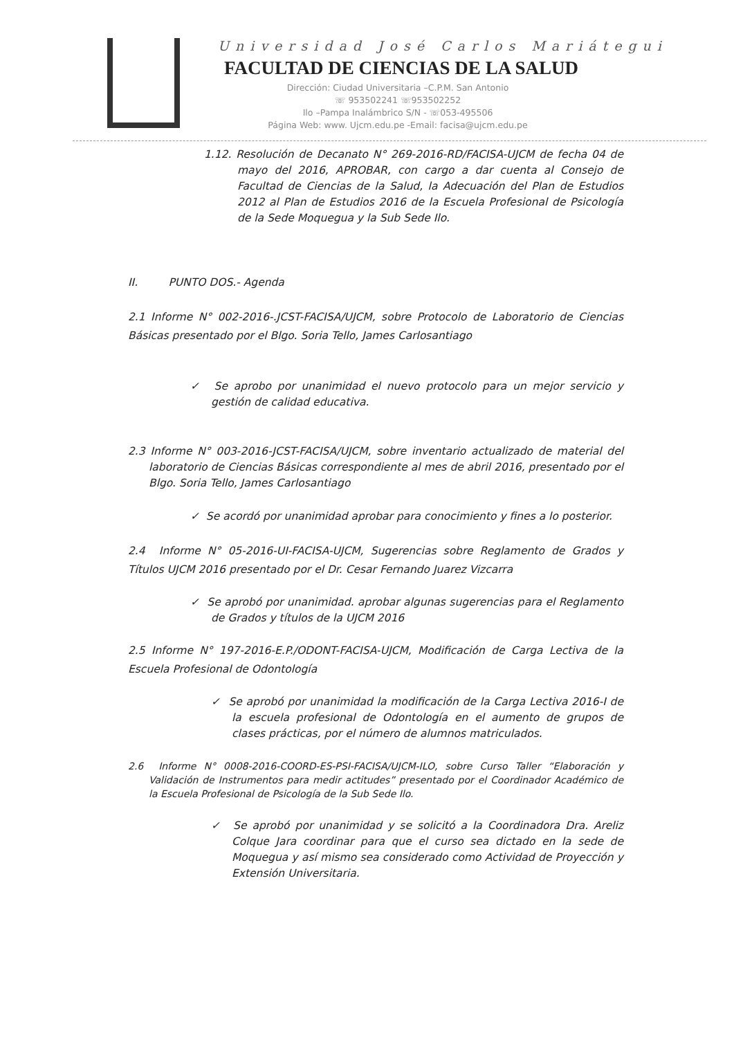Universidad José Carlos Mariátegui
FACULTAD DE CIENCIAS DE LA SALUD
Dirección: Ciudad Universitaria –C.P.M. San Antonio
☏ 953502241 ☏953502252
Ilo –Pampa Inalámbrico S/N - ☏053-495506
Página Web: www. Ujcm.edu.pe -Email: facisa@ujcm.edu.pe
1.12. Resolución de Decanato N° 269-2016-RD/FACISA-UJCM de fecha 04 de mayo del 2016, APROBAR, con cargo a dar cuenta al Consejo de Facultad de Ciencias de la Salud, la Adecuación del Plan de Estudios 2012 al Plan de Estudios 2016 de la Escuela Profesional de Psicología de la Sede Moquegua y la Sub Sede Ilo.
II. PUNTO DOS.- Agenda
2.1 Informe N° 002-2016-.JCST-FACISA/UJCM, sobre Protocolo de Laboratorio de Ciencias Básicas presentado por el Blgo. Soria Tello, James Carlosantiago
✓ Se aprobo por unanimidad el nuevo protocolo para un mejor servicio y gestión de calidad educativa.
2.3 Informe N° 003-2016-JCST-FACISA/UJCM, sobre inventario actualizado de material del laboratorio de Ciencias Básicas correspondiente al mes de abril 2016, presentado por el Blgo. Soria Tello, James Carlosantiago
✓ Se acordó por unanimidad aprobar para conocimiento y fines a lo posterior.
2.4 Informe N° 05-2016-UI-FACISA-UJCM, Sugerencias sobre Reglamento de Grados y Títulos UJCM 2016 presentado por el Dr. Cesar Fernando Juarez Vizcarra
✓ Se aprobó por unanimidad. aprobar algunas sugerencias para el Reglamento de Grados y títulos de la UJCM 2016
2.5 Informe N° 197-2016-E.P./ODONT-FACISA-UJCM, Modificación de Carga Lectiva de la Escuela Profesional de Odontología
✓ Se aprobó por unanimidad la modificación de la Carga Lectiva 2016-I de la escuela profesional de Odontología en el aumento de grupos de clases prácticas, por el número de alumnos matriculados.
2.6 Informe N° 0008-2016-COORD-ES-PSI-FACISA/UJCM-ILO, sobre Curso Taller “Elaboración y Validación de Instrumentos para medir actitudes” presentado por el Coordinador Académico de la Escuela Profesional de Psicología de la Sub Sede Ilo.
✓ Se aprobó por unanimidad y se solicitó a la Coordinadora Dra. Areliz Colque Jara coordinar para que el curso sea dictado en la sede de Moquegua y así mismo sea considerado como Actividad de Proyección y Extensión Universitaria.